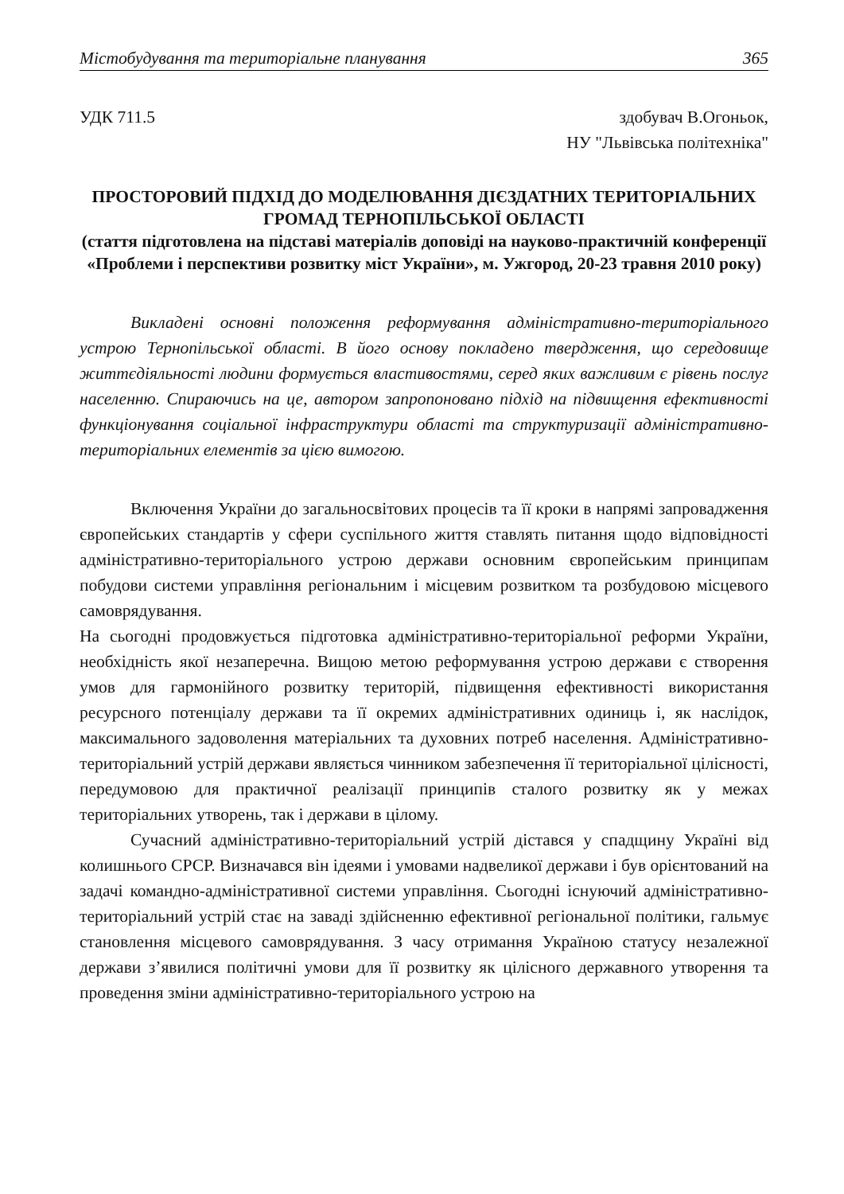Містобудування та територіальне планування 365
УДК 711.5 здобувач В.Огоньок,
НУ "Львівська політехніка"
ПРОСТОРОВИЙ ПІДХІД ДО МОДЕЛЮВАННЯ ДІЄЗДАТНИХ ТЕРИТОРІАЛЬНИХ ГРОМАД ТЕРНОПІЛЬСЬКОЇ ОБЛАСТІ
(стаття підготовлена на підставі матеріалів доповіді на науково-практичній конференції «Проблеми і перспективи розвитку міст України», м. Ужгород, 20-23 травня 2010 року)
Викладені основні положення реформування адміністративно-територіального устрою Тернопільської області. В його основу покладено твердження, що середовище життєдіяльності людини формується властивостями, серед яких важливим є рівень послуг населенню. Спираючись на це, автором запропоновано підхід на підвищення ефективності функціонування соціальної інфраструктури області та структуризації адміністративно-територіальних елементів за цією вимогою.
Включення України до загальносвітових процесів та її кроки в напрямі запровадження європейських стандартів у сфери суспільного життя ставлять питання щодо відповідності адміністративно-територіального устрою держави основним європейським принципам побудови системи управління регіональним і місцевим розвитком та розбудовою місцевого самоврядування.
На сьогодні продовжується підготовка адміністративно-територіальної реформи України, необхідність якої незаперечна. Вищою метою реформування устрою держави є створення умов для гармонійного розвитку територій, підвищення ефективності використання ресурсного потенціалу держави та її окремих адміністративних одиниць і, як наслідок, максимального задоволення матеріальних та духовних потреб населення. Адміністративно-територіальний устрій держави являється чинником забезпечення її територіальної цілісності, передумовою для практичної реалізації принципів сталого розвитку як у межах територіальних утворень, так і держави в цілому.
Сучасний адміністративно-територіальний устрій дістався у спадщину Україні від колишнього СРСР. Визначався він ідеями і умовами надвеликої держави і був орієнтований на задачі командно-адміністративної системи управління. Сьогодні існуючий адміністративно-територіальний устрій стає на заваді здійсненню ефективної регіональної політики, гальмує становлення місцевого самоврядування. З часу отримання Україною статусу незалежної держави з’явилися політичні умови для її розвитку як цілісного державного утворення та проведення зміни адміністративно-територіального устрою на